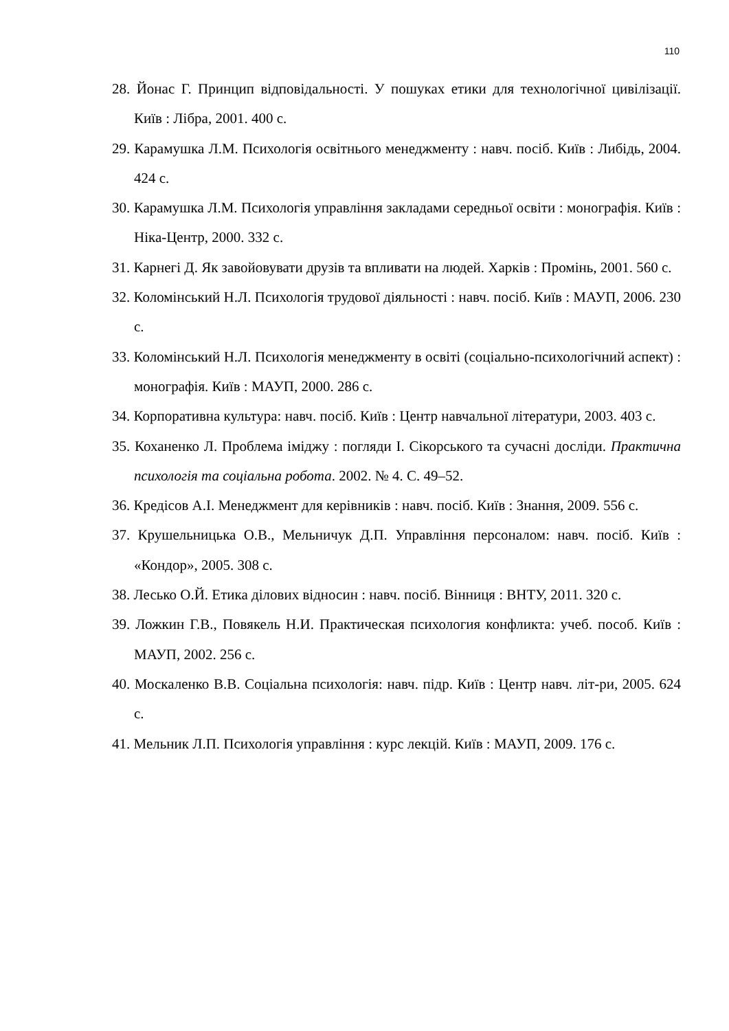110
28. Йонас Г. Принцип відповідальності. У пошуках етики для технологічної цивілізації. Київ : Лібра, 2001. 400 с.
29. Карамушка Л.М. Психологія освітнього менеджменту : навч. посіб. Київ : Либідь, 2004. 424 с.
30. Карамушка Л.М. Психологія управління закладами середньої освіти : монографія. Київ : Ніка-Центр, 2000. 332 с.
31. Карнегі Д. Як завойовувати друзів та впливати на людей. Харків : Промінь, 2001. 560 с.
32. Коломінський Н.Л. Психологія трудової діяльності : навч. посіб. Київ : МАУП, 2006. 230 с.
33. Коломінський Н.Л. Психологія менеджменту в освіті (соціально-психологічний аспект) : монографія. Київ : МАУП, 2000. 286 с.
34. Корпоративна культура: навч. посіб. Київ : Центр навчальної літератури, 2003. 403 с.
35. Коханенко Л. Проблема іміджу : погляди І. Сікорського та сучасні досліди. Практична психологія та соціальна робота. 2002. № 4. С. 49–52.
36. Кредісов А.І. Менеджмент для керівників : навч. посіб. Київ : Знання, 2009. 556 с.
37. Крушельницька О.В., Мельничук Д.П. Управління персоналом: навч. посіб. Київ : «Кондор», 2005. 308 с.
38. Лесько О.Й. Етика ділових відносин : навч. посіб. Вінниця : ВНТУ, 2011. 320 с.
39. Ложкин Г.В., Повякель Н.И. Практическая психология конфликта: учеб. пособ. Київ : МАУП, 2002. 256 с.
40. Москаленко В.В. Соціальна психологія: навч. підр. Київ : Центр навч. літ-ри, 2005. 624 с.
41. Мельник Л.П. Психологія управління : курс лекцій. Київ : МАУП, 2009. 176 с.